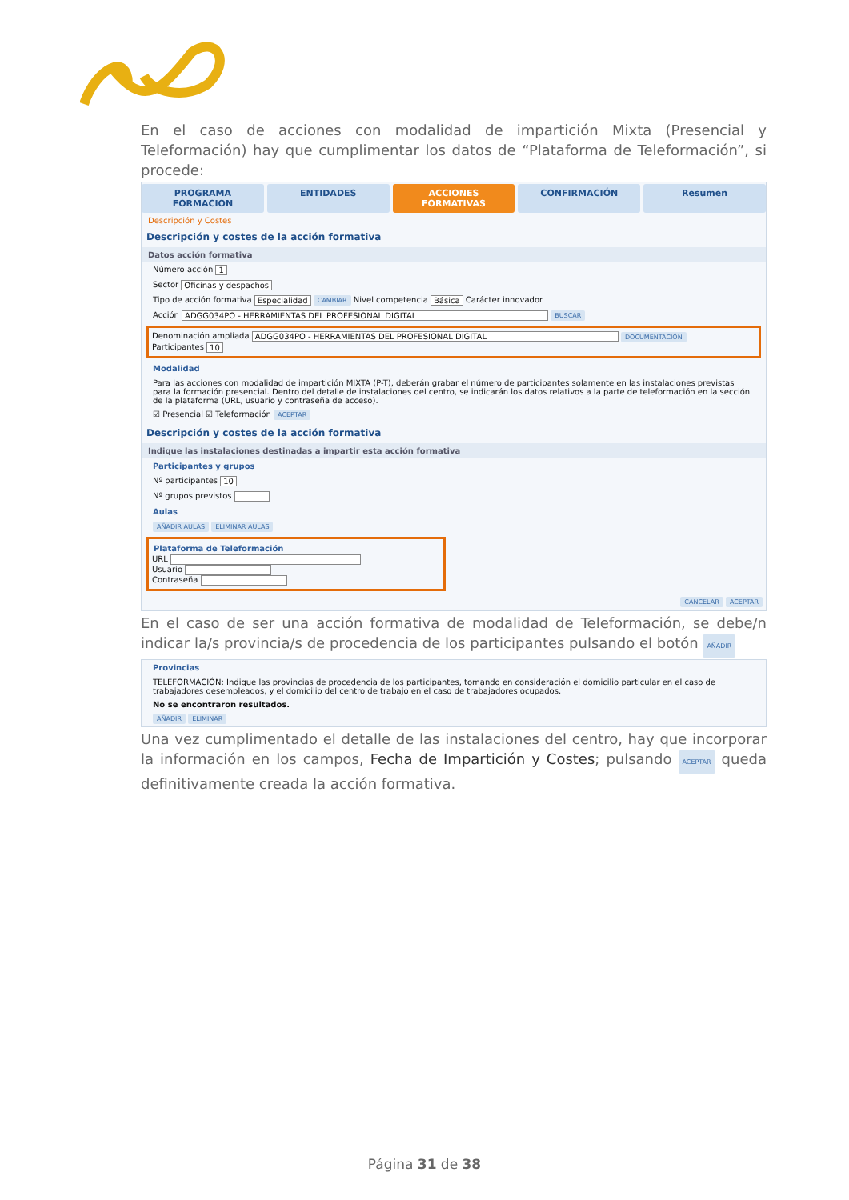En el caso de acciones con modalidad de impartición Mixta (Presencial y Teleformación) hay que cumplimentar los datos de “Plataforma de Teleformación”, si procede:
PROGRAMA FORMACION ENTIDADES ACCIONES FORMATIVAS CONFIRMACIÓN Resumen
Descripción y Costes
Descripción y costes de la acción formativa
Datos acción formativa
Número acción 1
Sector Oficinas y despachos
Tipo de acción formativa Especialidad CAMBIAR Nivel competencia Básica Carácter innovador
Acción ADGG034PO - HERRAMIENTAS DEL PROFESIONAL DIGITAL BUSCAR
Denominación ampliada ADGG034PO - HERRAMIENTAS DEL PROFESIONAL DIGITAL DOCUMENTACIÓN
Participantes 10
Modalidad
Para las acciones con modalidad de impartición MIXTA (P-T), deberán grabar el número de participantes solamente en las instalaciones previstas para la formación presencial. Dentro del detalle de instalaciones del centro, se indicarán los datos relativos a la parte de teleformación en la sección de la plataforma (URL, usuario y contraseña de acceso).
☑ Presencial ☑ Teleformación ACEPTAR
Descripción y costes de la acción formativa
Indique las instalaciones destinadas a impartir esta acción formativa
Participantes y grupos
Nº participantes 10
Nº grupos previstos
Aulas
AÑADIR AULAS ELIMINAR AULAS
Plataforma de Teleformación
URL
Usuario
Contraseña
CANCELAR ACEPTAR
En el caso de ser una acción formativa de modalidad de Teleformación, se debe/n indicar la/s provincia/s de procedencia de los participantes pulsando el botón AÑADIR
Provincias
TELEFORMACIÓN: Indique las provincias de procedencia de los participantes, tomando en consideración el domicilio particular en el caso de trabajadores desempleados, y el domicilio del centro de trabajo en el caso de trabajadores ocupados.
No se encontraron resultados.
AÑADIR ELIMINAR
Una vez cumplimentado el detalle de las instalaciones del centro, hay que incorporar la información en los campos, Fecha de Impartición y Costes; pulsando ACEPTAR queda definitivamente creada la acción formativa.
Página 31 de 38